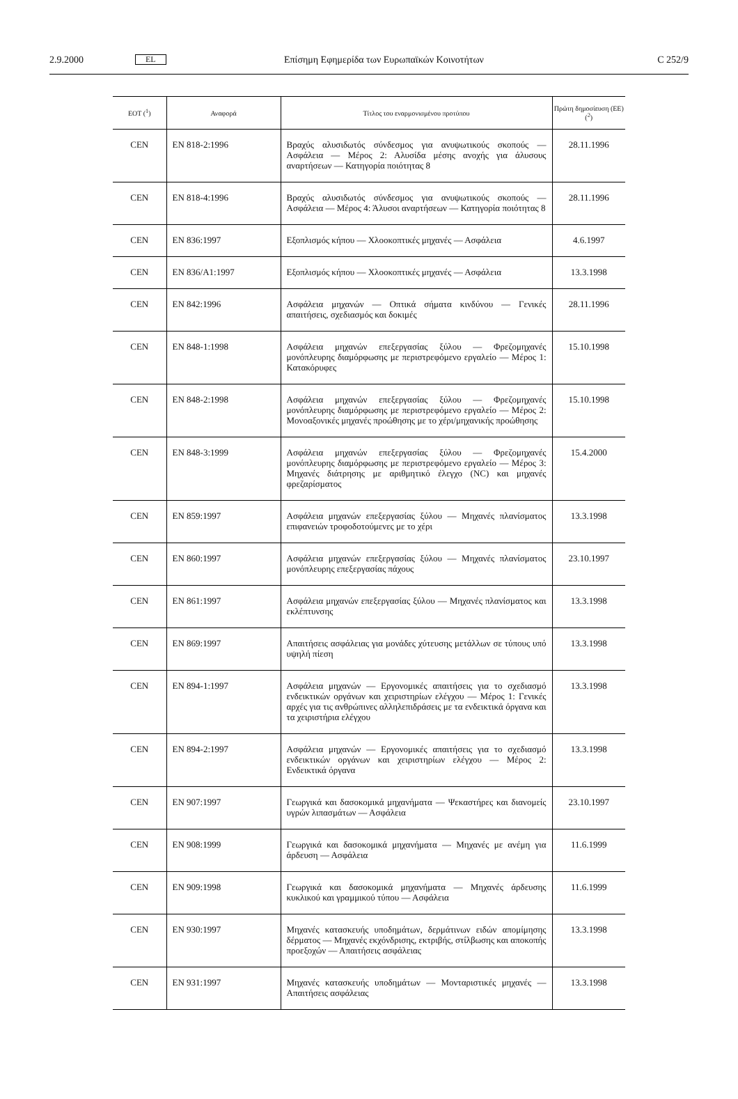2.9.2000 EL Επίσημη Εφημερίδα των Ευρωπαϊκών Κοινοτήτων C 252/9
| ΕΟΤ (<sup>1</sup>) | Αναφορά | Τίτλος του εναρμονισμένου προτύπου | Πρώτη δημοσίευση (ΕΕ) (<sup>2</sup>) |
| --- | --- | --- | --- |
| CEN | EN 818-2:1996 | Βραχύς αλυσιδωτός σύνδεσμος για ανυψωτικούς σκοπούς — Ασφάλεια — Μέρος 2: Αλυσίδα μέσης ανοχής για άλυσους αναρτήσεων — Κατηγορία ποιότητας 8 | 28.11.1996 |
| CEN | EN 818-4:1996 | Βραχύς αλυσιδωτός σύνδεσμος για ανυψωτικούς σκοπούς — Ασφάλεια — Μέρος 4: Άλυσοι αναρτήσεων — Κατηγορία ποιότητας 8 | 28.11.1996 |
| CEN | EN 836:1997 | Εξοπλισμός κήπου — Χλοοκοπτικές μηχανές — Ασφάλεια | 4.6.1997 |
| CEN | EN 836/A1:1997 | Εξοπλισμός κήπου — Χλοοκοπτικές μηχανές — Ασφάλεια | 13.3.1998 |
| CEN | EN 842:1996 | Ασφάλεια μηχανών — Οπτικά σήματα κινδύνου — Γενικές απαιτήσεις, σχεδιασμός και δοκιμές | 28.11.1996 |
| CEN | EN 848-1:1998 | Ασφάλεια μηχανών επεξεργασίας ξύλου — Φρεζομηχανές μονόπλευρης διαμόρφωσης με περιστρεφόμενο εργαλείο — Μέρος 1: Κατακόρυφες | 15.10.1998 |
| CEN | EN 848-2:1998 | Ασφάλεια μηχανών επεξεργασίας ξύλου — Φρεζομηχανές μονόπλευρης διαμόρφωσης με περιστρεφόμενο εργαλείο — Μέρος 2: Μονοαξονικές μηχανές προώθησης με το χέρι/μηχανικής προώθησης | 15.10.1998 |
| CEN | EN 848-3:1999 | Ασφάλεια μηχανών επεξεργασίας ξύλου — Φρεζομηχανές μονόπλευρης διαμόρφωσης με περιστρεφόμενο εργαλείο — Μέρος 3: Μηχανές διάτρησης με αριθμητικό έλεγχο (NC) και μηχανές φρεζαρίσματος | 15.4.2000 |
| CEN | EN 859:1997 | Ασφάλεια μηχανών επεξεργασίας ξύλου — Μηχανές πλανίσματος επιφανειών τροφοδοτούμενες με το χέρι | 13.3.1998 |
| CEN | EN 860:1997 | Ασφάλεια μηχανών επεξεργασίας ξύλου — Μηχανές πλανίσματος μονόπλευρης επεξεργασίας πάχους | 23.10.1997 |
| CEN | EN 861:1997 | Ασφάλεια μηχανών επεξεργασίας ξύλου — Μηχανές πλανίσματος και εκλέπτυνσης | 13.3.1998 |
| CEN | EN 869:1997 | Απαιτήσεις ασφάλειας για μονάδες χύτευσης μετάλλων σε τύπους υπό υψηλή πίεση | 13.3.1998 |
| CEN | EN 894-1:1997 | Ασφάλεια μηχανών — Εργονομικές απαιτήσεις για το σχεδιασμό ενδεικτικών οργάνων και χειριστηρίων ελέγχου — Μέρος 1: Γενικές αρχές για τις ανθρώπινες αλληλεπιδράσεις με τα ενδεικτικά όργανα και τα χειριστήρια ελέγχου | 13.3.1998 |
| CEN | EN 894-2:1997 | Ασφάλεια μηχανών — Εργονομικές απαιτήσεις για το σχεδιασμό ενδεικτικών οργάνων και χειριστηρίων ελέγχου — Μέρος 2: Ενδεικτικά όργανα | 13.3.1998 |
| CEN | EN 907:1997 | Γεωργικά και δασοκομικά μηχανήματα — Ψεκαστήρες και διανομείς υγρών λιπασμάτων — Ασφάλεια | 23.10.1997 |
| CEN | EN 908:1999 | Γεωργικά και δασοκομικά μηχανήματα — Μηχανές με ανέμη για άρδευση — Ασφάλεια | 11.6.1999 |
| CEN | EN 909:1998 | Γεωργικά και δασοκομικά μηχανήματα — Μηχανές άρδευσης κυκλικού και γραμμικού τύπου — Ασφάλεια | 11.6.1999 |
| CEN | EN 930:1997 | Μηχανές κατασκευής υποδημάτων, δερμάτινων ειδών απομίμησης δέρματος — Μηχανές εκχόνδρισης, εκτριβής, στίλβωσης και αποκοπής προεξοχών — Απαιτήσεις ασφάλειας | 13.3.1998 |
| CEN | EN 931:1997 | Μηχανές κατασκευής υποδημάτων — Μονταριστικές μηχανές — Απαιτήσεις ασφάλειας | 13.3.1998 |